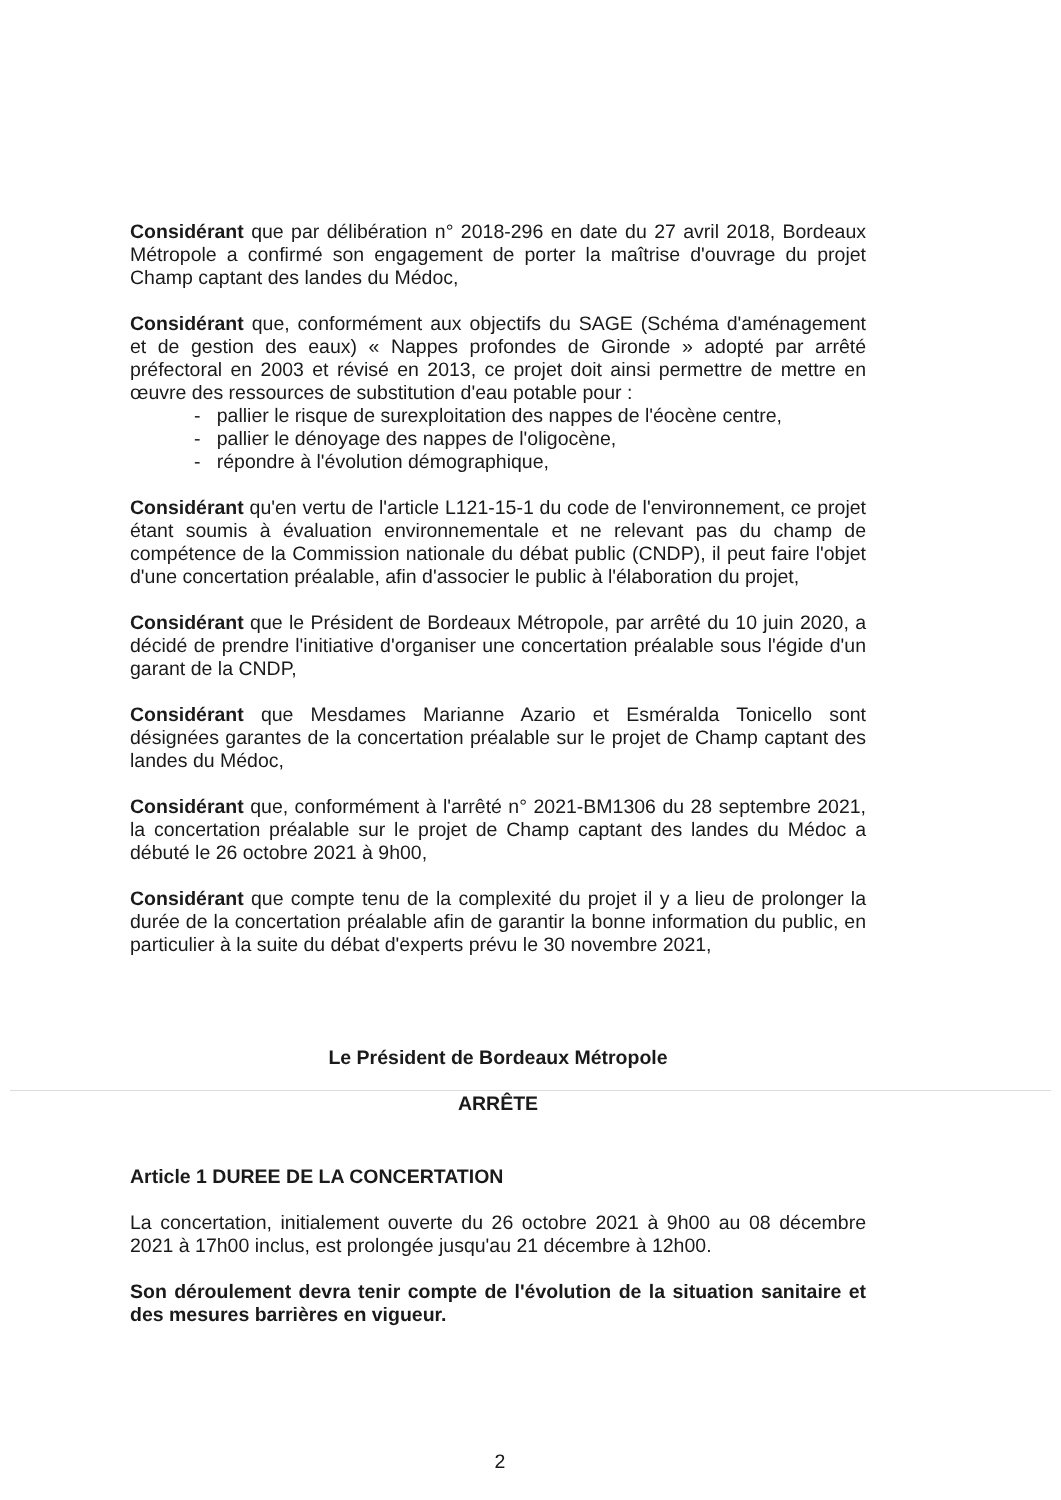Considérant que par délibération n° 2018-296 en date du 27 avril 2018, Bordeaux Métropole a confirmé son engagement de porter la maîtrise d'ouvrage du projet Champ captant des landes du Médoc,
Considérant que, conformément aux objectifs du SAGE (Schéma d'aménagement et de gestion des eaux) « Nappes profondes de Gironde » adopté par arrêté préfectoral en 2003 et révisé en 2013, ce projet doit ainsi permettre de mettre en œuvre des ressources de substitution d'eau potable pour :
- pallier le risque de surexploitation des nappes de l'éocène centre,
- pallier le dénoyage des nappes de l'oligocène,
- répondre à l'évolution démographique,
Considérant qu'en vertu de l'article L121-15-1 du code de l'environnement, ce projet étant soumis à évaluation environnementale et ne relevant pas du champ de compétence de la Commission nationale du débat public (CNDP), il peut faire l'objet d'une concertation préalable, afin d'associer le public à l'élaboration du projet,
Considérant que le Président de Bordeaux Métropole, par arrêté du 10 juin 2020, a décidé de prendre l'initiative d'organiser une concertation préalable sous l'égide d'un garant de la CNDP,
Considérant que Mesdames Marianne Azario et Esméralda Tonicello sont désignées garantes de la concertation préalable sur le projet de Champ captant des landes du Médoc,
Considérant que, conformément à l'arrêté n° 2021-BM1306 du 28 septembre 2021, la concertation préalable sur le projet de Champ captant des landes du Médoc a débuté le 26 octobre 2021 à 9h00,
Considérant que compte tenu de la complexité du projet il y a lieu de prolonger la durée de la concertation préalable afin de garantir la bonne information du public, en particulier à la suite du débat d'experts prévu le 30 novembre 2021,
Le Président de Bordeaux Métropole
ARRÊTE
Article 1 DUREE DE LA CONCERTATION
La concertation, initialement ouverte du 26 octobre 2021 à 9h00 au 08 décembre 2021 à 17h00 inclus, est prolongée jusqu'au 21 décembre à 12h00.
Son déroulement devra tenir compte de l'évolution de la situation sanitaire et des mesures barrières en vigueur.
2